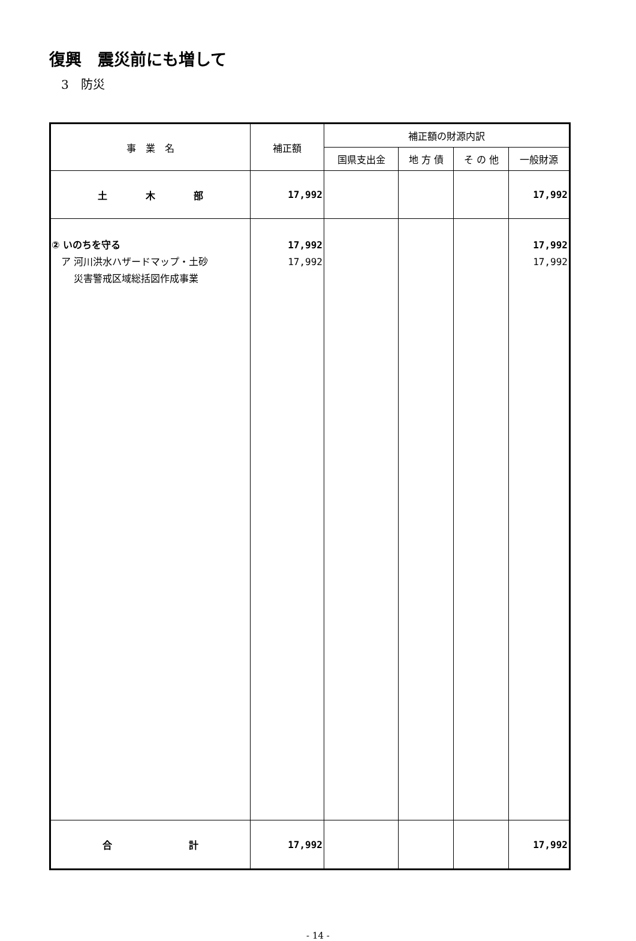復興　震災前にも増して
3　防災
| 事 業 名 | 補正額 | 補正額の財源内訳 | | | |
| --- | --- | --- | --- | --- | --- |
| | | 国県支出金 | 地 方 債 | そ の 他 | 一般財源 |
| 土 木 部 | 17,992 | | | | 17,992 |
| ② いのちを守る ア 河川洪水ハザードマップ・土砂 災害警戒区域総括図作成事業 | 17,992 17,992 | | | | 17,992 17,992 |
| 合 計 | 17,992 | | | | 17,992 |
- 14 -